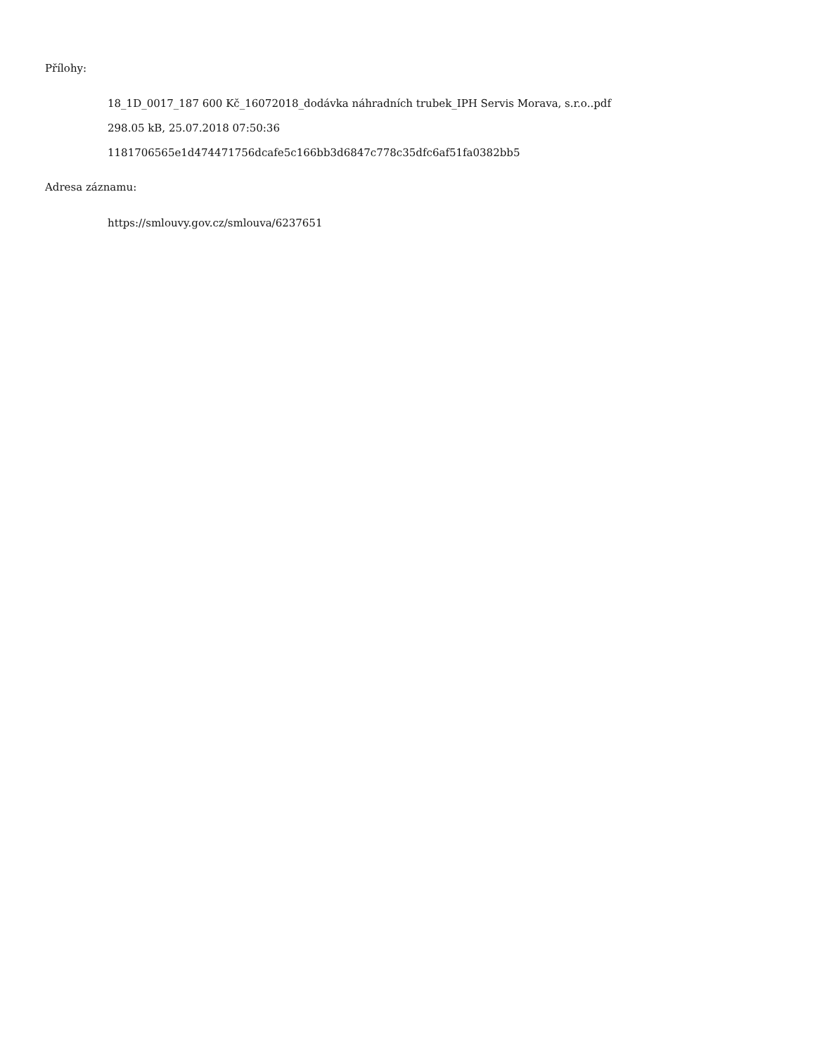Přílohy:
18_1D_0017_187 600 Kč_16072018_dodávka náhradních trubek_IPH Servis Morava, s.r.o..pdf
298.05 kB, 25.07.2018 07:50:36
1181706565e1d474471756dcafe5c166bb3d6847c778c35dfc6af51fa0382bb5
Adresa záznamu:
https://smlouvy.gov.cz/smlouva/6237651